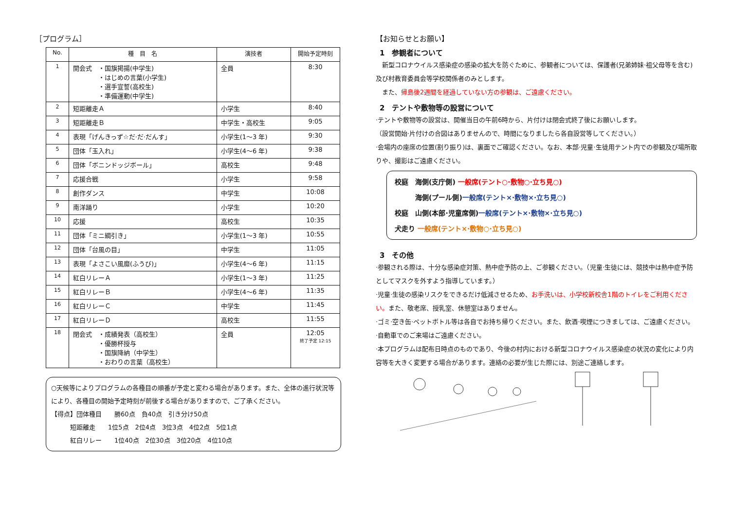［プログラム］
| No. | 種 目 名 | 演技者 | 開始予定時刻 |
| --- | --- | --- | --- |
| 1 | 開会式 ・国旗掲揚(中学生) ・はじめの言葉(小学生) ・選手宣誓(高校生) ・準備運動(中学生) | 全員 | 8:30 |
| 2 | 短距離走Ａ | 小学生 | 8:40 |
| 3 | 短距離走Ｂ | 中学生・高校生 | 9:05 |
| 4 | 表現「げんきっず☆だ·だ·だんす」 | 小学生(1～3 年) | 9:30 |
| 5 | 団体「玉入れ」 | 小学生(4～6 年) | 9:38 |
| 6 | 団体「ボニンドッジボール」 | 高校生 | 9:48 |
| 7 | 応援合戦 | 小学生 | 9:58 |
| 8 | 創作ダンス | 中学生 | 10:08 |
| 9 | 南洋踊り | 小学生 | 10:20 |
| 10 | 応援 | 高校生 | 10:35 |
| 11 | 団体「ミニ綱引き」 | 小学生(1～3 年) | 10:55 |
| 12 | 団体「台風の目」 | 中学生 | 11:05 |
| 13 | 表現「よさこい風靡(ふうび)」 | 小学生(4～6 年) | 11:15 |
| 14 | 紅白リレーＡ | 小学生(1～3 年) | 11:25 |
| 15 | 紅白リレーＢ | 小学生(4～6 年) | 11:35 |
| 16 | 紅白リレーＣ | 中学生 | 11:45 |
| 17 | 紅白リレーＤ | 高校生 | 11:55 |
| 18 | 閉会式 ・成績発表（高校生） ・優勝杯授与 ・国旗降納（中学生） ・おわりの言葉（高校生） | 全員 | 12:05 終了予定 12:15 |
○天候等によりプログラムの各種目の順番が予定と変わる場合があります。また、全体の進行状況等により、各種目の開始予定時刻が前後する場合がありますので、ご了承ください。
【得点】団体種目　　勝60点　負40点　引き分け50点
　　　短距離走　　1位5点　2位4点　3位3点　4位2点　5位1点
　　　紅白リレー　　1位40点　2位30点　3位20点　4位10点
【お知らせとお願い】
1　参観者について
　新型コロナウイルス感染症の感染の拡大を防ぐために、参観者については、保護者(兄弟姉妹·祖父母等を含む)及び村教育委員会等学校関係者のみとします。
　また、帰島後2週間を経過していない方の参観は、ご遠慮ください。
2　テントや敷物等の設営について
·テントや敷物等の設営は、開催当日の午前6時から、片付けは閉会式終了後にお願いします。
（設営開始·片付けの合図はありませんので、時間になりましたら各自設営等してください。）
·会場内の座席の位置(割り振り)は、裏面でご確認ください。なお、本部·児童·生徒用テント内での参観及び場所取りや、撮影はご遠慮ください。
校庭　海側(支庁側) 一般席(テント○·敷物○·立ち見○)
　　　海側(プール側)一般席(テント×·敷物×·立ち見○)
校庭　山側(本部·児童席側)一般席(テント×·敷物×·立ち見○)
犬走り 一般席(テント×·敷物○·立ち見○)
3　その他
·参観される際は、十分な感染症対策、熱中症予防の上、ご参観ください。（児童·生徒には、競技中は熱中症予防としてマスクを外すよう指導しています。）
·児童·生徒の感染リスクをできるだけ低減させるため、お手洗いは、小学校新校舎1階のトイレをご利用ください。また、敬老席、授乳室、休憩室はありません。
·ゴミ·空き缶·ペットボトル等は各自でお持ち帰りください。また、飲酒·喫煙につきましては、ご遠慮ください。
·自動車でのご来場はご遠慮ください。
·本プログラムは配布日時点のものであり、今後の村内における新型コロナウイルス感染症の状況の変化により内容等を大きく変更する場合があります。連絡の必要が生じた際には、別途ご連絡します。